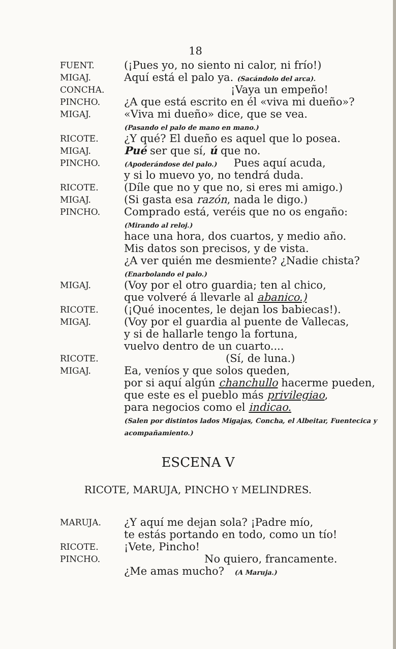18
FUENT.
(¡Pues yo, no siento ni calor, ni frío!)
MIGAJ.
Aquí está el palo ya. (Sacándolo del arca).
CONCHA.
¡Vaya un empeño!
PINCHO.
¿A que está escrito en él «viva mi dueño»?
MIGAJ.
«Viva mi dueño» dice, que se vea.
(Pasando el palo de mano en mano.)
RICOTE.
¿Y qué? El dueño es aquel que lo posea.
MIGAJ.
Pué ser que sí, ú que no.
PINCHO.
(Apoderándose del palo.) Pues aquí acuda,
y si lo muevo yo, no tendrá duda.
RICOTE.
(Díle que no y que no, si eres mi amigo.)
MIGAJ.
(Si gasta esa razón, nada le digo.)
PINCHO.
Comprado está, veréis que no os engaño:
(Mirando al reloj.)
hace una hora, dos cuartos, y medio año.
Mis datos son precisos, y de vista.
¿A ver quién me desmiente? ¿Nadie chista?
(Enarbolando el palo.)
MIGAJ.
(Voy por el otro guardia; ten al chico,
que volveré á llevarle al abanico.)
RICOTE.
(¡Qué inocentes, le dejan los babiecas!).
MIGAJ.
(Voy por el guardia al puente de Vallecas,
y si de hallarle tengo la fortuna,
vuelvo dentro de un cuarto....
RICOTE.
(Sí, de luna.)
MIGAJ.
Ea, veníos y que solos queden,
por si aquí algún chanchullo hacerme pueden,
que este es el pueblo más privilegiao,
para negocios como el indicao.
(Salen por distintos lados Migajas, Concha, el Albeitar, Fuentecica y acompañamiento.)
ESCENA V
RICOTE, MARUJA, PINCHO Y MELINDRES.
MARUJA.
¿Y aquí me dejan sola? ¡Padre mío,
te estás portando en todo, como un tío!
RICOTE.
¡Vete, Pincho!
PINCHO.
No quiero, francamente.
¿Me amas mucho? (A Maruja.)